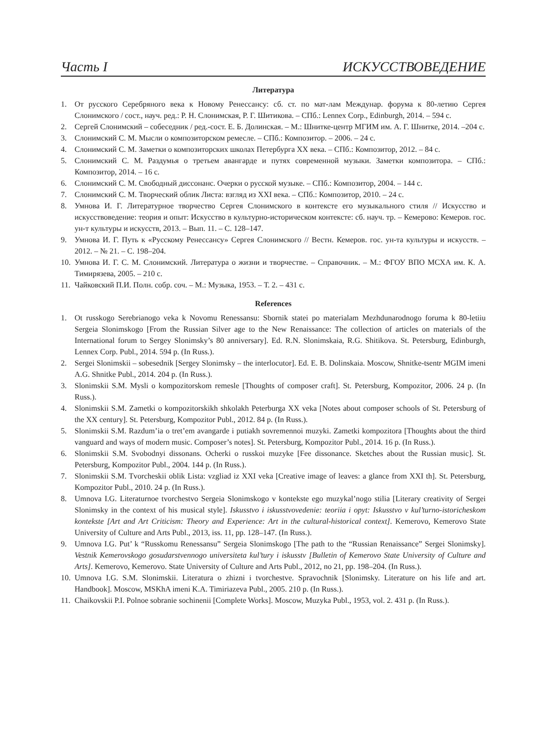Часть I ИСКУССТВОВЕДЕНИЕ
Литература
1. От русского Серебряного века к Новому Ренессансу: сб. ст. по мат-лам Междунар. форума к 80-летию Сергея Слонимского / сост., науч. ред.: Р. Н. Слонимская, Р. Г. Шитикова. – СПб.: Lennex Corp., Edinburgh, 2014. – 594 с.
2. Сергей Слонимский – собеседник / ред.-сост. Е. Б. Долинская. – М.: Шнитке-центр МГИМ им. А. Г. Шнитке, 2014. –204 с.
3. Слонимский С. М. Мысли о композиторском ремесле. – СПб.: Композитор. – 2006. – 24 с.
4. Слонимский С. М. Заметки о композиторских школах Петербурга XX века. – СПб.: Композитор, 2012. – 84 с.
5. Слонимский С. М. Раздумья о третьем авангарде и путях современной музыки. Заметки композитора. – СПб.: Композитор, 2014. – 16 с.
6. Слонимский С. М. Свободный диссонанс. Очерки о русской музыке. – СПб.: Композитор, 2004. – 144 с.
7. Слонимский С. М. Творческий облик Листа: взгляд из XXI века. – СПб.: Композитор, 2010. – 24 с.
8. Умнова И. Г. Литературное творчество Сергея Слонимского в контексте его музыкального стиля // Искусство и искусствоведение: теория и опыт: Искусство в культурно-историческом контексте: сб. науч. тр. – Кемерово: Кемеров. гос. ун-т культуры и искусств, 2013. – Вып. 11. – С. 128–147.
9. Умнова И. Г. Путь к «Русскому Ренессансу» Сергея Слонимского // Вестн. Кемеров. гос. ун-та культуры и искусств. – 2012. – № 21. – С. 198–204.
10. Умнова И. Г. С. М. Слонимский. Литература о жизни и творчестве. – Справочник. – М.: ФГОУ ВПО МСХА им. К. А. Тимирязева, 2005. – 210 с.
11. Чайковский П.И. Полн. собр. соч. – М.: Музыка, 1953. – Т. 2. – 431 с.
References
1. Ot russkogo Serebrianogo veka k Novomu Renessansu: Sbornik statei po materialam Mezhdunarodnogo foruma k 80-letiiu Sergeia Slonimskogo [From the Russian Silver age to the New Renaissance: The collection of articles on materials of the International forum to Sergey Slonimsky’s 80 anniversary]. Ed. R.N. Slonimskaia, R.G. Shitikova. St. Petersburg, Edinburgh, Lennex Corp. Publ., 2014. 594 p. (In Russ.).
2. Sergei Slonimskii – sobesednik [Sergey Slonimsky – the interlocutor]. Ed. E. B. Dolinskaia. Moscow, Shnitke-tsentr MGIM imeni A.G. Shnitke Publ., 2014. 204 p. (In Russ.).
3. Slonimskii S.M. Mysli o kompozitorskom remesle [Thoughts of composer craft]. St. Petersburg, Kompozitor, 2006. 24 p. (In Russ.).
4. Slonimskii S.M. Zametki o kompozitorskikh shkolakh Peterburga XX veka [Notes about composer schools of St. Petersburg of the XX century]. St. Petersburg, Kompozitor Publ., 2012. 84 p. (In Russ.).
5. Slonimskii S.M. Razdum’ia o tret’em avangarde i putiakh sovremennoi muzyki. Zametki kompozitora [Thoughts about the third vanguard and ways of modern music. Composer’s notes]. St. Petersburg, Kompozitor Publ., 2014. 16 p. (In Russ.).
6. Slonimskii S.M. Svobodnyi dissonans. Ocherki o russkoi muzyke [Fee dissonance. Sketches about the Russian music]. St. Petersburg, Kompozitor Publ., 2004. 144 p. (In Russ.).
7. Slonimskii S.M. Tvorcheskii oblik Lista: vzgliad iz XXI veka [Creative image of leaves: a glance from XXI th]. St. Petersburg, Kompozitor Publ., 2010. 24 p. (In Russ.).
8. Umnova I.G. Literaturnoe tvorchestvo Sergeia Slonimskogo v kontekste ego muzykal’nogo stilia [Literary creativity of Sergei Slonimsky in the context of his musical style]. Iskusstvo i iskusstvovedenie: teoriia i opyt: Iskusstvo v kul’turno-istoricheskom kontekste [Art and Art Criticism: Theory and Experience: Art in the cultural-historical context]. Kemerovo, Kemerovo State University of Culture and Arts Publ., 2013, iss. 11, pp. 128–147. (In Russ.).
9. Umnova I.G. Put’ k “Russkomu Renessansu” Sergeia Slonimskogo [The path to the “Russian Renaissance” Sergei Slonimsky]. Vestnik Kemerovskogo gosudarstvennogo universiteta kul’tury i iskusstv [Bulletin of Kemerovo State University of Culture and Arts]. Kemerovo, Kemerovo. State University of Culture and Arts Publ., 2012, no 21, pp. 198–204. (In Russ.).
10. Umnova I.G. S.M. Slonimskii. Literatura o zhizni i tvorchestve. Spravochnik [Slonimsky. Literature on his life and art. Handbook]. Moscow, MSKhA imeni K.A. Timiriazeva Publ., 2005. 210 p. (In Russ.).
11. Chaikovskii P.I. Polnoe sobranie sochinenii [Complete Works]. Moscow, Muzyka Publ., 1953, vol. 2. 431 p. (In Russ.).